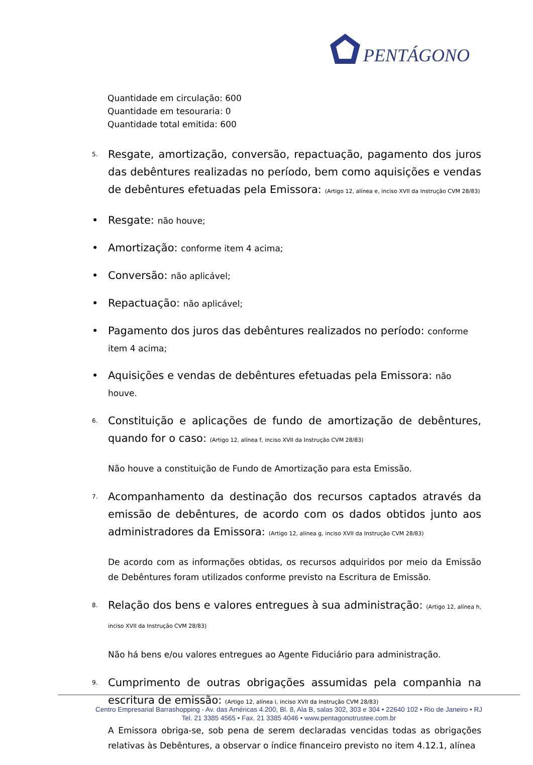PENTÁGONO
Quantidade em circulação: 600
Quantidade em tesouraria: 0
Quantidade total emitida: 600
5.
Resgate, amortização, conversão, repactuação, pagamento dos juros das debêntures realizadas no período, bem como aquisições e vendas de debêntures efetuadas pela Emissora: (Artigo 12, alínea e, inciso XVII da Instrução CVM 28/83)
• Resgate: não houve;
• Amortização: conforme item 4 acima;
• Conversão: não aplicável;
• Repactuação: não aplicável;
• Pagamento dos juros das debêntures realizados no período: conforme item 4 acima;
• Aquisições e vendas de debêntures efetuadas pela Emissora: não houve.
6.
Constituição e aplicações de fundo de amortização de debêntures, quando for o caso: (Artigo 12, alínea f, inciso XVII da Instrução CVM 28/83)
Não houve a constituição de Fundo de Amortização para esta Emissão.
7.
Acompanhamento da destinação dos recursos captados através da emissão de debêntures, de acordo com os dados obtidos junto aos administradores da Emissora: (Artigo 12, alínea g, inciso XVII da Instrução CVM 28/83)
De acordo com as informações obtidas, os recursos adquiridos por meio da Emissão de Debêntures foram utilizados conforme previsto na Escritura de Emissão.
8.
Relação dos bens e valores entregues à sua administração: (Artigo 12, alínea h, inciso XVII da Instrução CVM 28/83)
Não há bens e/ou valores entregues ao Agente Fiduciário para administração.
9.
Cumprimento de outras obrigações assumidas pela companhia na escritura de emissão: (Artigo 12, alínea i, inciso XVII da Instrução CVM 28/83)
A Emissora obriga-se, sob pena de serem declaradas vencidas todas as obrigações relativas às Debêntures, a observar o índice financeiro previsto no item 4.12.1, alínea
Centro Empresarial Barrashopping - Av. das Américas 4.200, Bl. 8, Ala B, salas 302, 303 e 304 • 22640 102 • Rio de Janeiro • RJ
Tel. 21 3385 4565 • Fax. 21 3385 4046 • www.pentagonotrustee.com.br